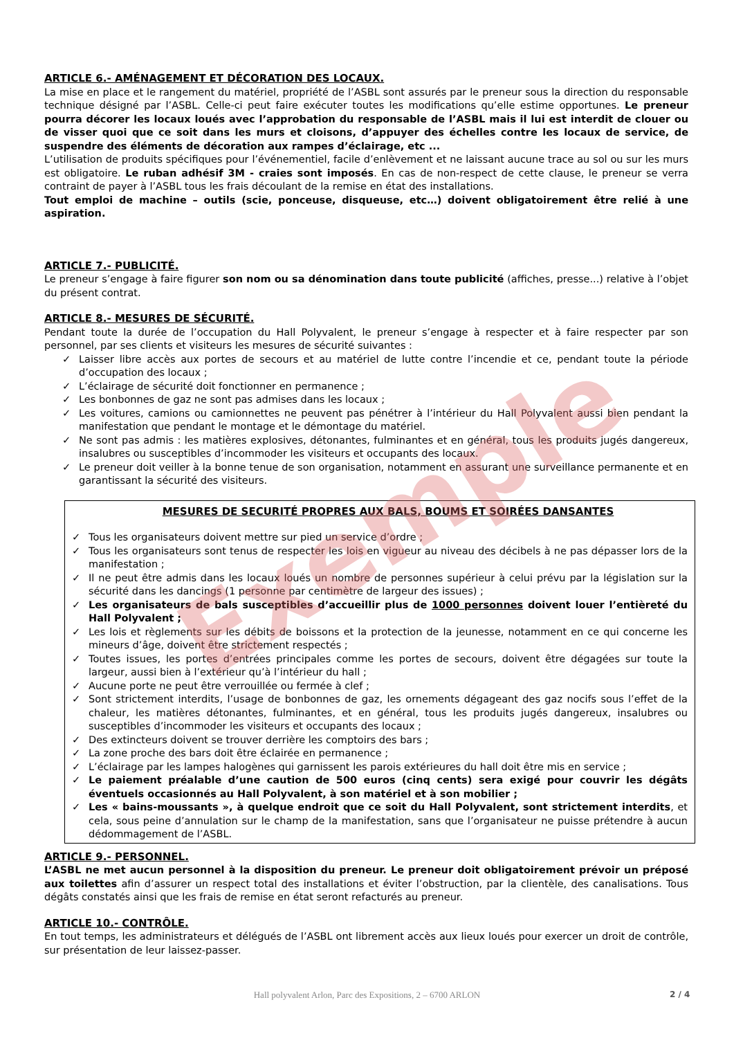ARTICLE 6.- AMÉNAGEMENT ET DÉCORATION DES LOCAUX.
La mise en place et le rangement du matériel, propriété de l’ASBL sont assurés par le preneur sous la direction du responsable technique désigné par l’ASBL. Celle-ci peut faire exécuter toutes les modifications qu’elle estime opportunes. Le preneur pourra décorer les locaux loués avec l’approbation du responsable de l’ASBL mais il lui est interdit de clouer ou de visser quoi que ce soit dans les murs et cloisons, d’appuyer des échelles contre les locaux de service, de suspendre des éléments de décoration aux rampes d’éclairage, etc ...
L’utilisation de produits spécifiques pour l’événementiel, facile d’enlèvement et ne laissant aucune trace au sol ou sur les murs est obligatoire. Le ruban adhésif 3M - craies sont imposés. En cas de non-respect de cette clause, le preneur se verra contraint de payer à l’ASBL tous les frais découlant de la remise en état des installations.
Tout emploi de machine – outils (scie, ponceuse, disqueuse, etc…) doivent obligatoirement être relié à une aspiration.
ARTICLE 7.- PUBLICITÉ.
Le preneur s’engage à faire figurer son nom ou sa dénomination dans toute publicité (affiches, presse...) relative à l’objet du présent contrat.
ARTICLE 8.- MESURES DE SÉCURITÉ.
Pendant toute la durée de l’occupation du Hall Polyvalent, le preneur s’engage à respecter et à faire respecter par son personnel, par ses clients et visiteurs les mesures de sécurité suivantes :
✓ Laisser libre accès aux portes de secours et au matériel de lutte contre l’incendie et ce, pendant toute la période d’occupation des locaux ;
✓ L’éclairage de sécurité doit fonctionner en permanence ;
✓ Les bonbonnes de gaz ne sont pas admises dans les locaux ;
✓ Les voitures, camions ou camionnettes ne peuvent pas pénétrer à l’intérieur du Hall Polyvalent aussi bien pendant la manifestation que pendant le montage et le démontage du matériel.
✓ Ne sont pas admis : les matières explosives, détonantes, fulminantes et en général, tous les produits jugés dangereux, insalubres ou susceptibles d’incommoder les visiteurs et occupants des locaux.
✓ Le preneur doit veiller à la bonne tenue de son organisation, notamment en assurant une surveillance permanente et en garantissant la sécurité des visiteurs.
MESURES DE SECURITÉ PROPRES AUX BALS, BOUMS ET SOIRÉES DANSANTES
✓ Tous les organisateurs doivent mettre sur pied un service d’ordre ;
✓ Tous les organisateurs sont tenus de respecter les lois en vigueur au niveau des décibels à ne pas dépasser lors de la manifestation ;
✓ Il ne peut être admis dans les locaux loués un nombre de personnes supérieur à celui prévu par la législation sur la sécurité dans les dancings (1 personne par centimètre de largeur des issues) ;
✓ Les organisateurs de bals susceptibles d’accueillir plus de 1000 personnes doivent louer l’entièreté du Hall Polyvalent ;
✓ Les lois et règlements sur les débits de boissons et la protection de la jeunesse, notamment en ce qui concerne les mineurs d’âge, doivent être strictement respectés ;
✓ Toutes issues, les portes d’entrées principales comme les portes de secours, doivent être dégagées sur toute la largeur, aussi bien à l’extérieur qu’à l’intérieur du hall ;
✓ Aucune porte ne peut être verrouillée ou fermée à clef ;
✓ Sont strictement interdits, l’usage de bonbonnes de gaz, les ornements dégageant des gaz nocifs sous l’effet de la chaleur, les matières détonantes, fulminantes, et en général, tous les produits jugés dangereux, insalubres ou susceptibles d’incommoder les visiteurs et occupants des locaux ;
✓ Des extincteurs doivent se trouver derrière les comptoirs des bars ;
✓ La zone proche des bars doit être éclairée en permanence ;
✓ L’éclairage par les lampes halogènes qui garnissent les parois extérieures du hall doit être mis en service ;
✓ Le paiement préalable d’une caution de 500 euros (cinq cents) sera exigé pour couvrir les dégâts éventuels occasionnés au Hall Polyvalent, à son matériel et à son mobilier ;
✓ Les « bains-moussants », à quelque endroit que ce soit du Hall Polyvalent, sont strictement interdits, et cela, sous peine d’annulation sur le champ de la manifestation, sans que l’organisateur ne puisse prétendre à aucun dédommagement de l’ASBL.
ARTICLE 9.- PERSONNEL.
L’ASBL ne met aucun personnel à la disposition du preneur. Le preneur doit obligatoirement prévoir un préposé aux toilettes afin d’assurer un respect total des installations et éviter l’obstruction, par la clientèle, des canalisations. Tous dégâts constatés ainsi que les frais de remise en état seront refacturés au preneur.
ARTICLE 10.- CONTRÔLE.
En tout temps, les administrateurs et délégués de l’ASBL ont librement accès aux lieux loués pour exercer un droit de contrôle, sur présentation de leur laissez-passer.
Exemple
Hall polyvalent Arlon, Parc des Expositions, 2 – 6700 ARLON 2 / 4